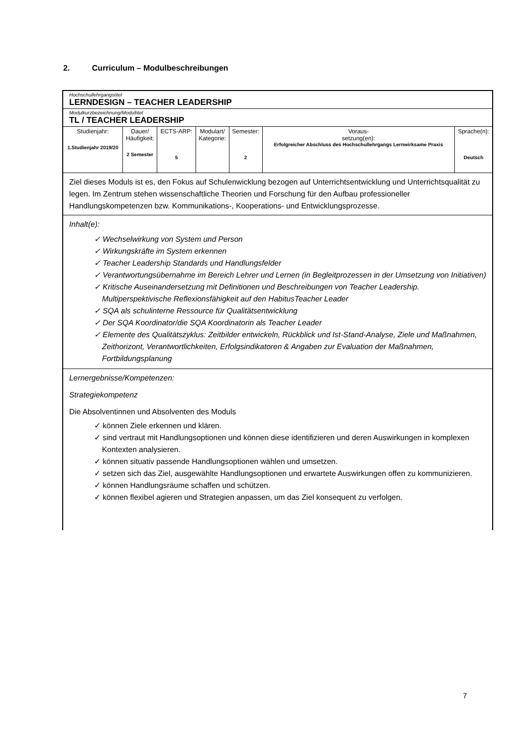2. Curriculum – Modulbeschreibungen
| Hochschullehrgangstitel LERNDESIGN – TEACHER LEADERSHIP |
| Modulkurzbezeichnung/Modultitel TL / TEACHER LEADERSHIP |
| / Studienjahr: 1.Studienjahr 2019/20 / Dauer/ Häufigkeit: 2 Semester / ECTS-ARP: 5 / Modulart/ Kategorie: / Semester: 2 / Voraus- setzung(en): Erfolgreicher Abschluss des Hochschullehrgangs Lernwirksame Praxis / Sprache(n): Deutsch / |
| Ziel dieses Moduls ist es, den Fokus auf Schulenwicklung bezogen auf Unterrichtsentwicklung und Unterrichtsqualität zu legen. Im Zentrum stehen wissenschaftliche Theorien und Forschung für den Aufbau professioneller Handlungskompetenzen bzw. Kommunikations-, Kooperations- und Entwicklungsprozesse. |
| Inhalt(e): ✓ Wechselwirkung von System und Person ✓ Wirkungskräfte im System erkennen ✓ Teacher Leadership Standards und Handlungsfelder ✓ Verantwortungsübernahme im Bereich Lehrer und Lernen (in Begleitprozessen in der Umsetzung von Initiativen) ✓ Kritische Auseinandersetzung mit Definitionen und Beschreibungen von Teacher Leadership. Multiperspektivische Reflexionsfähigkeit auf den HabitusTeacher Leader ✓ SQA als schulinterne Ressource für Qualitätsentwicklung ✓ Der SQA Koordinator/die SQA Koordinatorin als Teacher Leader ✓ Elemente des Qualitätszyklus: Zeitbilder entwickeln, Rückblick und Ist-Stand-Analyse, Ziele und Maßnahmen, Zeithorizont, Verantwortlichkeiten, Erfolgsindikatoren & Angaben zur Evaluation der Maßnahmen, Fortbildungsplanung |
| Lernergebnisse/Kompetenzen: Strategiekompetenz Die Absolventinnen und Absolventen des Moduls ✓ können Ziele erkennen und klären. ✓ sind vertraut mit Handlungsoptionen und können diese identifizieren und deren Auswirkungen in komplexen Kontexten analysieren. ✓ können situativ passende Handlungsoptionen wählen und umsetzen. ✓ setzen sich das Ziel, ausgewählte Handlungsoptionen und erwartete Auswirkungen offen zu kommunizieren. ✓ können Handlungsräume schaffen und schützen. ✓ können flexibel agieren und Strategien anpassen, um das Ziel konsequent zu verfolgen. |
7